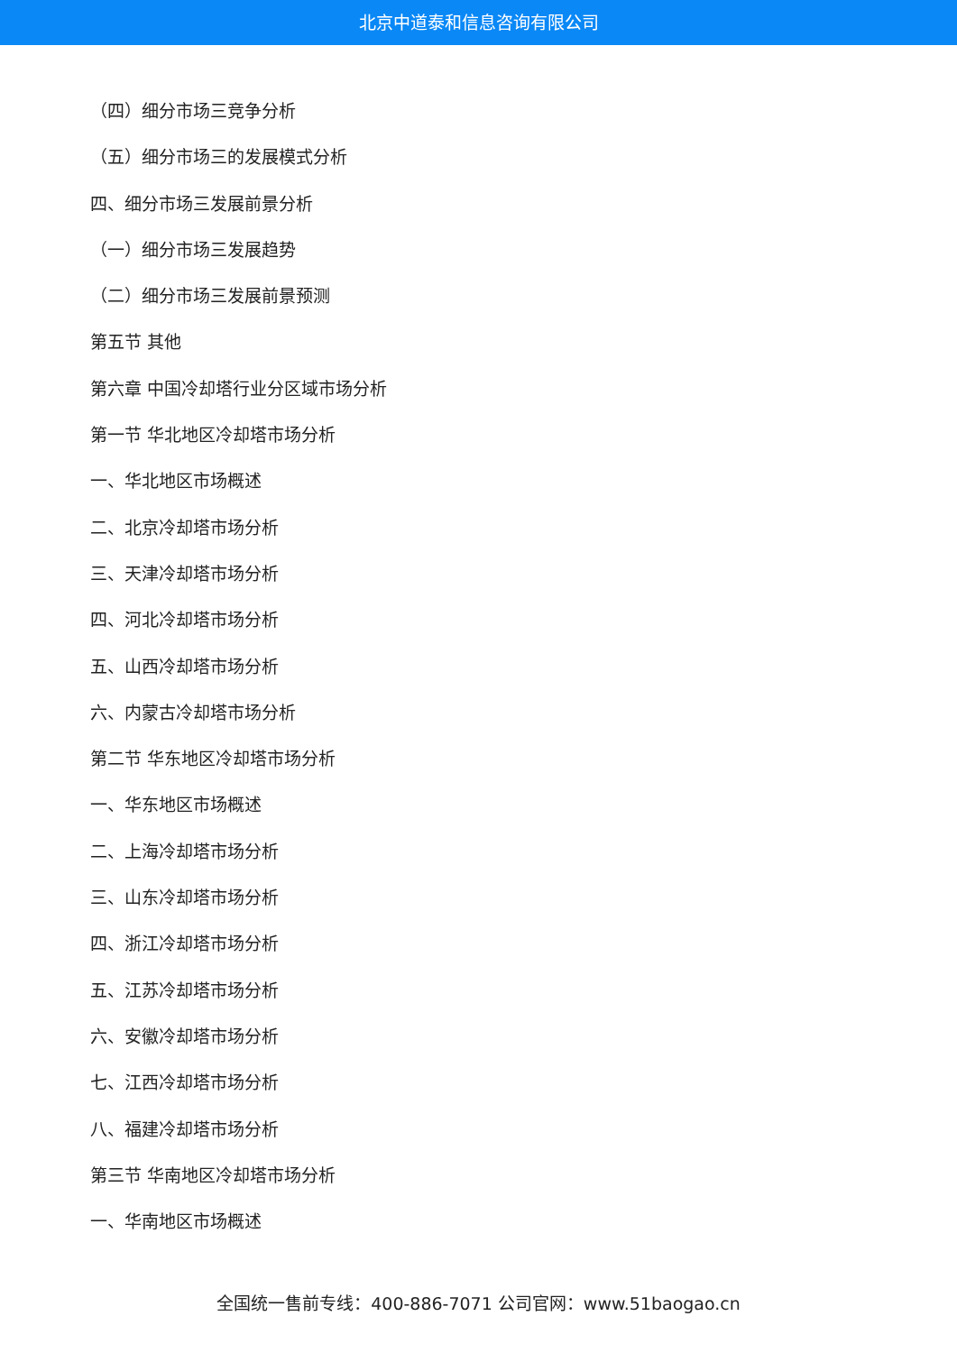北京中道泰和信息咨询有限公司
（四）细分市场三竞争分析
（五）细分市场三的发展模式分析
四、细分市场三发展前景分析
（一）细分市场三发展趋势
（二）细分市场三发展前景预测
第五节 其他
第六章 中国冷却塔行业分区域市场分析
第一节 华北地区冷却塔市场分析
一、华北地区市场概述
二、北京冷却塔市场分析
三、天津冷却塔市场分析
四、河北冷却塔市场分析
五、山西冷却塔市场分析
六、内蒙古冷却塔市场分析
第二节 华东地区冷却塔市场分析
一、华东地区市场概述
二、上海冷却塔市场分析
三、山东冷却塔市场分析
四、浙江冷却塔市场分析
五、江苏冷却塔市场分析
六、安徽冷却塔市场分析
七、江西冷却塔市场分析
八、福建冷却塔市场分析
第三节 华南地区冷却塔市场分析
一、华南地区市场概述
全国统一售前专线：400-886-7071 公司官网：www.51baogao.cn